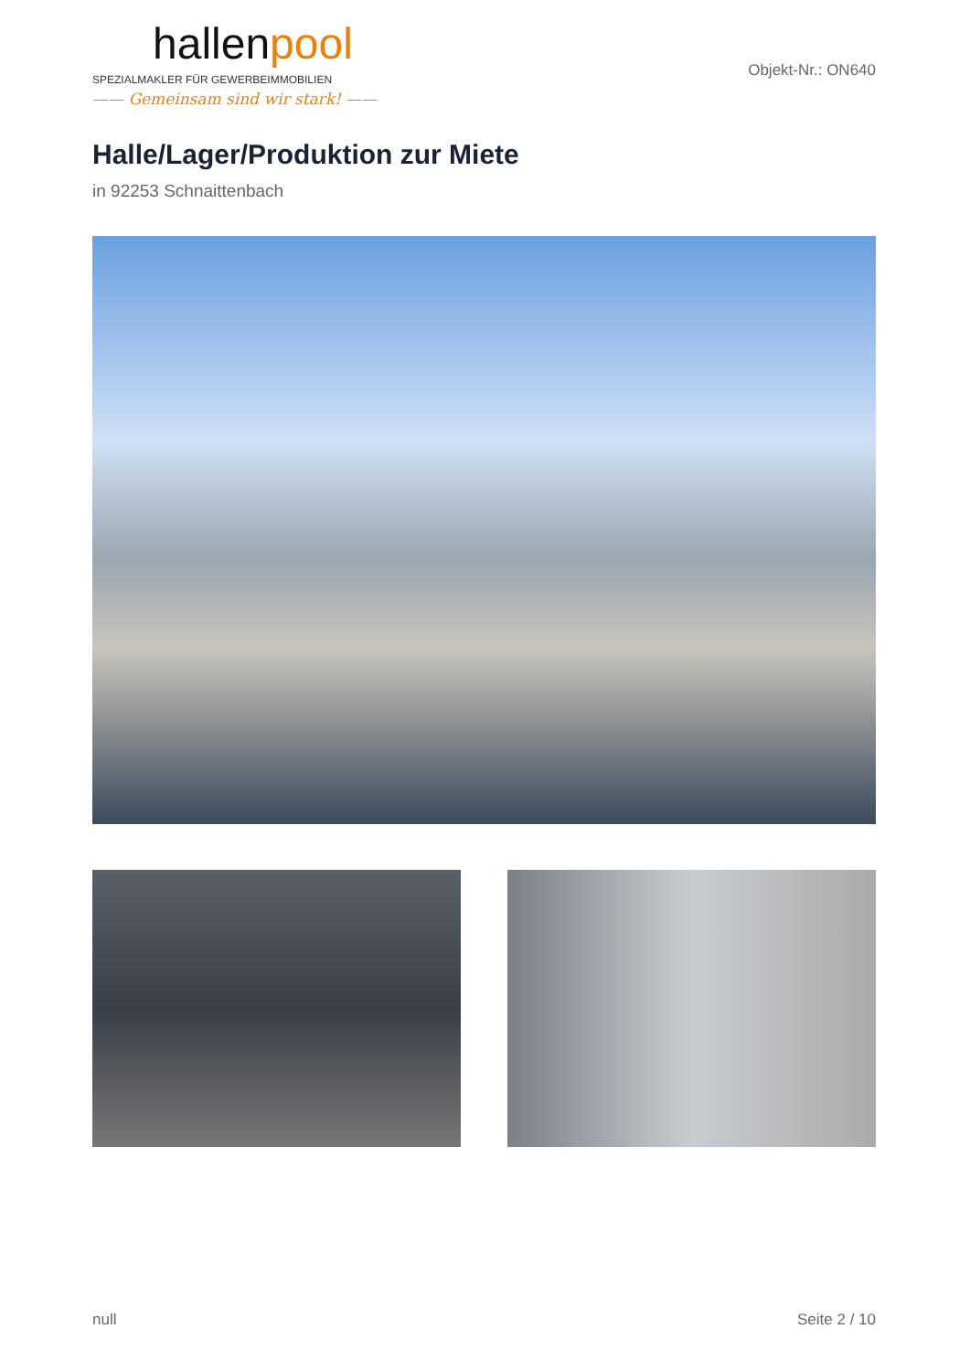hallenpool
SPEZIALMAKLER FÜR GEWERBEIMMOBILIEN
—— Gemeinsam sind wir stark! ——
Objekt-Nr.: ON640
Halle/Lager/Produktion zur Miete
in 92253 Schnaittenbach
null Seite 2 / 10